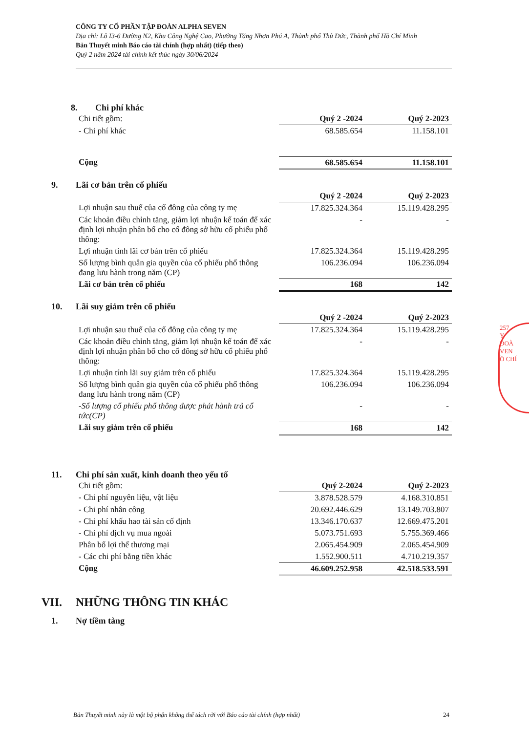CÔNG TY CỔ PHẦN TẬP ĐOÀN ALPHA SEVEN
Địa chỉ: Lô I3-6 Đường N2, Khu Công Nghệ Cao, Phường Tăng Nhơn Phú A, Thành phố Thủ Đức, Thành phố Hồ Chí Minh
Bản Thuyết minh Báo cáo tài chính (hợp nhất) (tiếp theo)
Quý 2 năm 2024 tài chính kết thúc ngày 30/06/2024
257
Y
ĐOÀ
VEN
Ồ CHÍ
8. Chi phí khác
| Chi tiết gồm: | Quý 2 -2024 | Quý 2-2023 |
| - Chi phí khác | 68.585.654 | 11.158.101 |
| Cộng | 68.585.654 | 11.158.101 |
9. Lãi cơ bản trên cổ phiếu
| | Quý 2 -2024 | Quý 2-2023 |
| Lợi nhuận sau thuế của cổ đông của công ty mẹ | 17.825.324.364 | 15.119.428.295 |
| Các khoản điều chỉnh tăng, giảm lợi nhuận kế toán để xác định lợi nhuận phân bổ cho cổ đông sở hữu cổ phiếu phổ thông: | - | - |
| Lợi nhuận tính lãi cơ bản trên cổ phiếu | 17.825.324.364 | 15.119.428.295 |
| Số lượng bình quân gia quyền của cổ phiếu phổ thông đang lưu hành trong năm (CP) | 106.236.094 | 106.236.094 |
| Lãi cơ bản trên cổ phiếu | 168 | 142 |
10. Lãi suy giảm trên cổ phiếu
| | Quý 2 -2024 | Quý 2-2023 |
| Lợi nhuận sau thuế của cổ đông của công ty mẹ | 17.825.324.364 | 15.119.428.295 |
| Các khoản điều chỉnh tăng, giảm lợi nhuận kế toán để xác định lợi nhuận phân bổ cho cổ đông sở hữu cổ phiếu phổ thông: | - | - |
| Lợi nhuận tính lãi suy giảm trên cổ phiếu | 17.825.324.364 | 15.119.428.295 |
| Số lượng bình quân gia quyền của cổ phiếu phổ thông đang lưu hành trong năm (CP) | 106.236.094 | 106.236.094 |
| -Số lượng cổ phiếu phổ thông được phát hành trả cổ tức(CP) | - | - |
| Lãi suy giảm trên cổ phiếu | 168 | 142 |
11. Chi phí sản xuất, kinh doanh theo yếu tố
| Chi tiết gồm: | Quý 2-2024 | Quý 2-2023 |
| - Chi phí nguyên liệu, vật liệu | 3.878.528.579 | 4.168.310.851 |
| - Chi phí nhân công | 20.692.446.629 | 13.149.703.807 |
| - Chi phí khấu hao tài sản cố định | 13.346.170.637 | 12.669.475.201 |
| - Chi phí dịch vụ mua ngoài | 5.073.751.693 | 5.755.369.466 |
| Phân bổ lợi thế thương mại | 2.065.454.909 | 2.065.454.909 |
| - Các chi phí bằng tiền khác | 1.552.900.511 | 4.710.219.357 |
| Cộng | 46.609.252.958 | 42.518.533.591 |
VII. NHỮNG THÔNG TIN KHÁC
1. Nợ tiềm tàng
Bản Thuyết minh này là một bộ phận không thể tách rời với Báo cáo tài chính (hợp nhất) 24